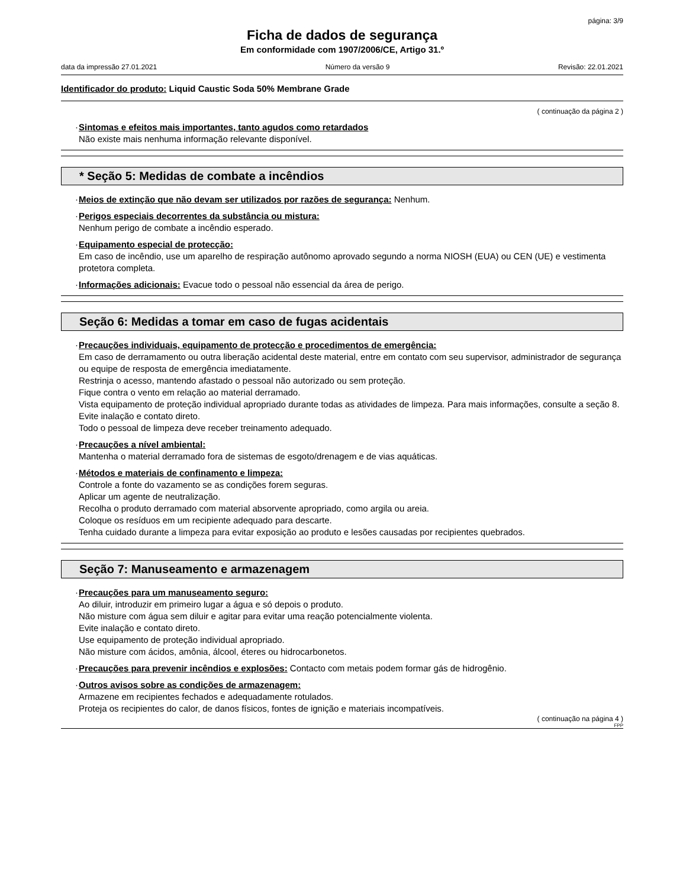página: 3/9
Ficha de dados de segurança
Em conformidade com 1907/2006/CE, Artigo 31.º
data da impressão 27.01.2021 Número da versão 9 Revisão: 22.01.2021
Identificador do produto: Liquid Caustic Soda 50% Membrane Grade
( continuação da página 2 )
· Sintomas e efeitos mais importantes, tanto agudos como retardados
Não existe mais nenhuma informação relevante disponível.
* Seção 5: Medidas de combate a incêndios
· Meios de extinção que não devam ser utilizados por razões de segurança: Nenhum.
· Perigos especiais decorrentes da substância ou mistura:
Nenhum perigo de combate a incêndio esperado.
· Equipamento especial de protecção:
Em caso de incêndio, use um aparelho de respiração autônomo aprovado segundo a norma NIOSH (EUA) ou CEN (UE) e vestimenta protetora completa.
· Informações adicionais: Evacue todo o pessoal não essencial da área de perigo.
Seção 6: Medidas a tomar em caso de fugas acidentais
· Precauções individuais, equipamento de protecção e procedimentos de emergência:
Em caso de derramamento ou outra liberação acidental deste material, entre em contato com seu supervisor, administrador de segurança ou equipe de resposta de emergência imediatamente.
Restrinja o acesso, mantendo afastado o pessoal não autorizado ou sem proteção.
Fique contra o vento em relação ao material derramado.
Vista equipamento de proteção individual apropriado durante todas as atividades de limpeza. Para mais informações, consulte a seção 8.
Evite inalação e contato direto.
Todo o pessoal de limpeza deve receber treinamento adequado.
· Precauções a nível ambiental:
Mantenha o material derramado fora de sistemas de esgoto/drenagem e de vias aquáticas.
· Métodos e materiais de confinamento e limpeza:
Controle a fonte do vazamento se as condições forem seguras.
Aplicar um agente de neutralização.
Recolha o produto derramado com material absorvente apropriado, como argila ou areia.
Coloque os resíduos em um recipiente adequado para descarte.
Tenha cuidado durante a limpeza para evitar exposição ao produto e lesões causadas por recipientes quebrados.
Seção 7: Manuseamento e armazenagem
· Precauções para um manuseamento seguro:
Ao diluir, introduzir em primeiro lugar a água e só depois o produto.
Não misture com água sem diluir e agitar para evitar uma reação potencialmente violenta.
Evite inalação e contato direto.
Use equipamento de proteção individual apropriado.
Não misture com ácidos, amônia, álcool, éteres ou hidrocarbonetos.
· Precauções para prevenir incêndios e explosões: Contacto com metais podem formar gás de hidrogênio.
· Outros avisos sobre as condições de armazenagem:
Armazene em recipientes fechados e adequadamente rotulados.
Proteja os recipientes do calor, de danos físicos, fontes de ignição e materiais incompatíveis.
( continuação na página 4 )
FPP